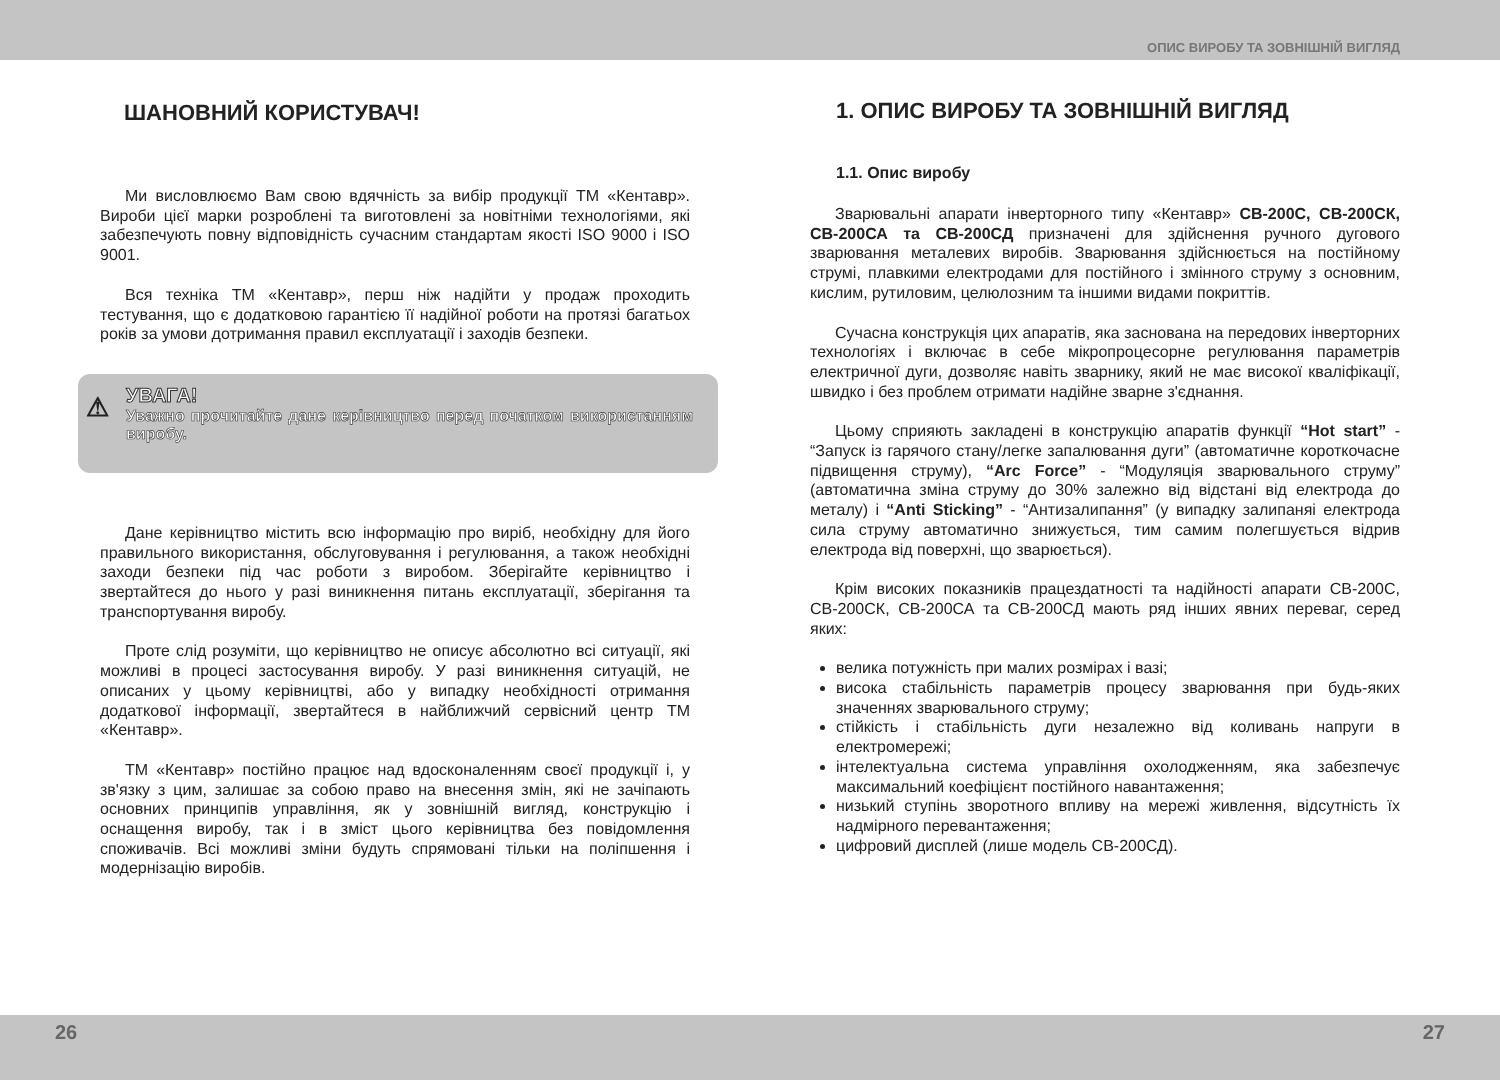ОПИС ВИРОБУ ТА ЗОВНІШНІЙ ВИГЛЯД
ШАНОВНИЙ КОРИСТУВАЧ!
Ми висловлюємо Вам свою вдячність за вибір продукції ТМ «Кентавр». Вироби цієї марки розроблені та виготовлені за новітніми технологіями, які забезпечують повну відповідність сучасним стандартам якості ISO 9000 і ISO 9001.
Вся техніка ТМ «Кентавр», перш ніж надійти у продаж проходить тестування, що є додатковою гарантією її надійної роботи на протязі багатьох років за умови дотримання правил експлуатації і заходів безпеки.
⚠
УВАГА!
Уважно прочитайте дане керівництво перед початком використанням виробу.
Дане керівництво містить всю інформацію про виріб, необхідну для його правильного використання, обслуговування і регулювання, а також необхідні заходи безпеки під час роботи з виробом. Зберігайте керівництво і звертайтеся до нього у разі виникнення питань експлуатації, зберігання та транспортування виробу.
Проте слід розуміти, що керівництво не описує абсолютно всі ситуації, які можливі в процесі застосування виробу. У разі виникнення ситуацій, не описаних у цьому керівництві, або у випадку необхідності отримання додаткової інформації, звертайтеся в найближчий сервісний центр ТМ «Кентавр».
ТМ «Кентавр» постійно працює над вдосконаленням своєї продукції і, у зв'язку з цим, залишає за собою право на внесення змін, які не зачіпають основних принципів управління, як у зовнішній вигляд, конструкцію і оснащення виробу, так і в зміст цього керівництва без повідомлення споживачів. Всі можливі зміни будуть спрямовані тільки на поліпшення і модернізацію виробів.
1. ОПИС ВИРОБУ ТА ЗОВНІШНІЙ ВИГЛЯД
1.1. Опис виробу
Зварювальні апарати інверторного типу «Кентавр» СВ-200С, СВ-200СК, СВ-200СА та СВ-200СД призначені для здійснення ручного дугового зварювання металевих виробів. Зварювання здійснюється на постійному струмі, плавкими електродами для постійного і змінного струму з основним, кислим, рутиловим, целюлозним та іншими видами покриттів.
Сучасна конструкція цих апаратів, яка заснована на передових інверторних технологіях і включає в себе мікропроцесорне регулювання параметрів електричної дуги, дозволяє навіть зварнику, який не має високої кваліфікації, швидко і без проблем отримати надійне зварне з'єднання.
Цьому сприяють закладені в конструкцію апаратів функції “Hot start” - “Запуск із гарячого стану/легке запалювання дуги” (автоматичне короткочасне підвищення струму), “Arc Force” - “Модуляція зварювального струму” (автоматична зміна струму до 30% залежно від відстані від електрода до металу) і “Anti Sticking” - “Антизалипання” (у випадку залипаняі електрода сила струму автоматично знижується, тим самим полегшується відрив електрода від поверхні, що зварюється).
Крім високих показників працездатності та надійності апарати СВ-200С, СВ-200СК, СВ-200СА та СВ-200СД мають ряд інших явних переваг, серед яких:
велика потужність при малих розмірах і вазі;
висока стабільність параметрів процесу зварювання при будь-яких значеннях зварювального струму;
стійкість і стабільність дуги незалежно від коливань напруги в електромережі;
інтелектуальна система управління охолодженням, яка забезпечує максимальний коефіцієнт постійного навантаження;
низький ступінь зворотного впливу на мережі живлення, відсутність їх надмірного перевантаження;
цифровий дисплей (лише модель СВ-200СД).
26 27